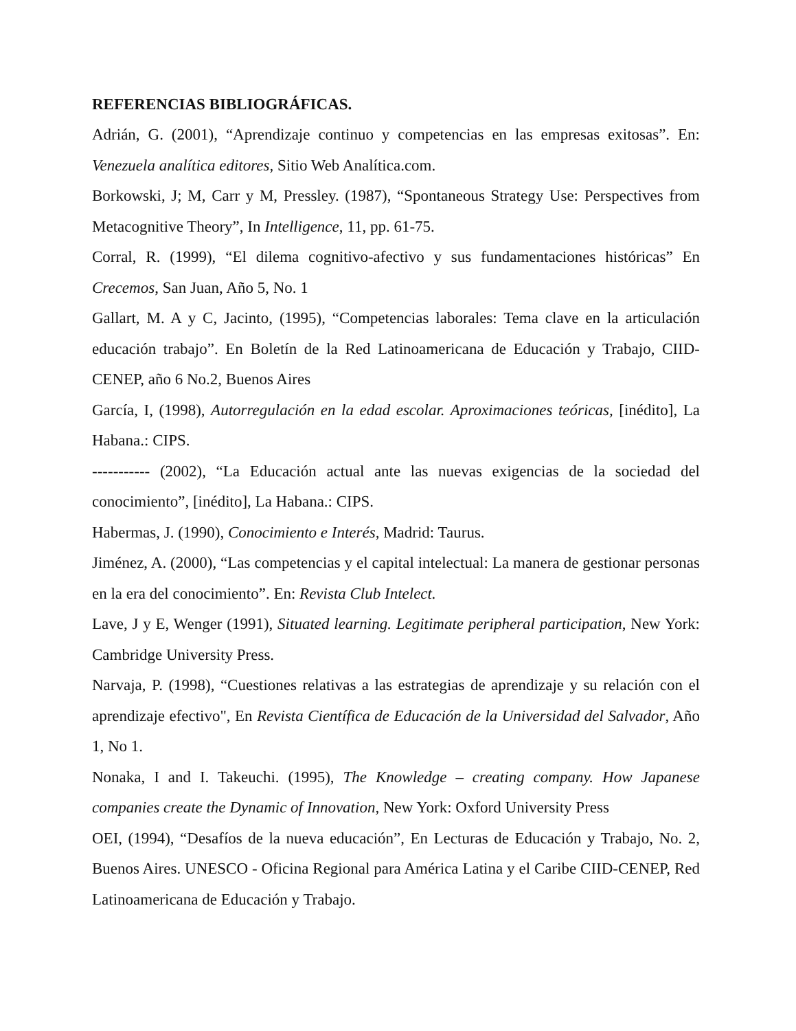REFERENCIAS BIBLIOGRÁFICAS.
Adrián, G. (2001), “Aprendizaje continuo y competencias en las empresas exitosas”. En: Venezuela analítica editores, Sitio Web Analítica.com.
Borkowski, J; M, Carr y M, Pressley. (1987), “Spontaneous Strategy Use: Perspectives from Metacognitive Theory”, In Intelligence, 11, pp. 61-75.
Corral, R. (1999), “El dilema cognitivo-afectivo y sus fundamentaciones históricas” En Crecemos, San Juan, Año 5, No. 1
Gallart, M. A y C, Jacinto, (1995), “Competencias laborales: Tema clave en la articulación educación trabajo”. En Boletín de la Red Latinoamericana de Educación y Trabajo, CIID-CENEP, año 6 No.2, Buenos Aires
García, I, (1998), Autorregulación en la edad escolar. Aproximaciones teóricas, [inédito], La Habana.: CIPS.
----------- (2002), “La Educación actual ante las nuevas exigencias de la sociedad del conocimiento”, [inédito], La Habana.: CIPS.
Habermas, J. (1990), Conocimiento e Interés, Madrid: Taurus.
Jiménez, A. (2000), “Las competencias y el capital intelectual: La manera de gestionar personas en la era del conocimiento”. En: Revista Club Intelect.
Lave, J y E, Wenger (1991), Situated learning. Legitimate peripheral participation, New York: Cambridge University Press.
Narvaja, P. (1998), “Cuestiones relativas a las estrategias de aprendizaje y su relación con el aprendizaje efectivo", En Revista Científica de Educación de la Universidad del Salvador, Año 1, No 1.
Nonaka, I and I. Takeuchi. (1995), The Knowledge – creating company. How Japanese companies create the Dynamic of Innovation, New York: Oxford University Press
OEI, (1994), “Desafíos de la nueva educación”, En Lecturas de Educación y Trabajo, No. 2, Buenos Aires. UNESCO - Oficina Regional para América Latina y el Caribe CIID-CENEP, Red Latinoamericana de Educación y Trabajo.